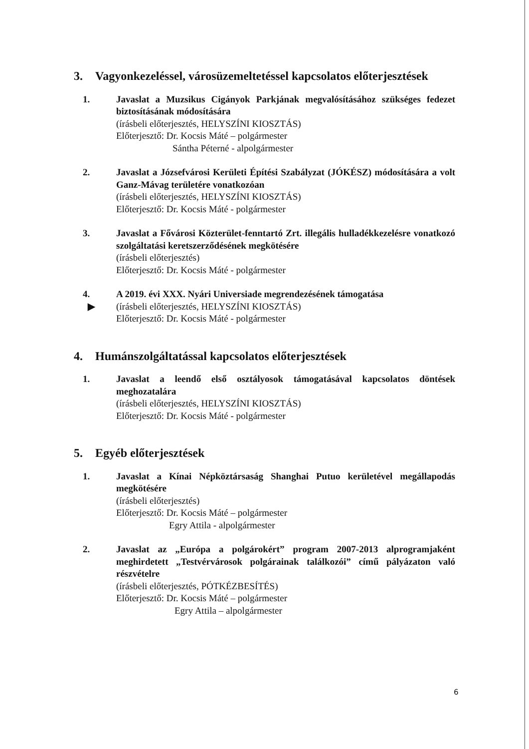3. Vagyonkezeléssel, városüzemeltetéssel kapcsolatos előterjesztések
1. Javaslat a Muzsikus Cigányok Parkjának megvalósításához szükséges fedezet biztosításának módosítására
(írásbeli előterjesztés, HELYSZÍNI KIOSZTÁS)
Előterjesztő: Dr. Kocsis Máté – polgármester
Sántha Péterné - alpolgármester
2. Javaslat a Józsefvárosi Kerületi Építési Szabályzat (JÓKÉSZ) módosítására a volt Ganz-Mávag területére vonatkozóan
(írásbeli előterjesztés, HELYSZÍNI KIOSZTÁS)
Előterjesztő: Dr. Kocsis Máté - polgármester
3. Javaslat a Fővárosi Közterület-fenntartó Zrt. illegális hulladékkezelésre vonatkozó szolgáltatási keretszerződésének megkötésére
(írásbeli előterjesztés)
Előterjesztő: Dr. Kocsis Máté - polgármester
4.
▶
A 2019. évi XXX. Nyári Universiade megrendezésének támogatása
(írásbeli előterjesztés, HELYSZÍNI KIOSZTÁS)
Előterjesztő: Dr. Kocsis Máté - polgármester
4. Humánszolgáltatással kapcsolatos előterjesztések
1. Javaslat a leendő első osztályosok támogatásával kapcsolatos döntések meghozatalára
(írásbeli előterjesztés, HELYSZÍNI KIOSZTÁS)
Előterjesztő: Dr. Kocsis Máté - polgármester
5. Egyéb előterjesztések
1. Javaslat a Kínai Népköztársaság Shanghai Putuo kerületével megállapodás megkötésére
(írásbeli előterjesztés)
Előterjesztő: Dr. Kocsis Máté – polgármester
Egry Attila - alpolgármester
2. Javaslat az „Európa a polgárokért” program 2007-2013 alprogramjaként meghirdetett „Testvérvárosok polgárainak találkozói” című pályázaton való részvételre
(írásbeli előterjesztés, PÓTKÉZBESÍTÉS)
Előterjesztő: Dr. Kocsis Máté – polgármester
Egry Attila – alpolgármester
6